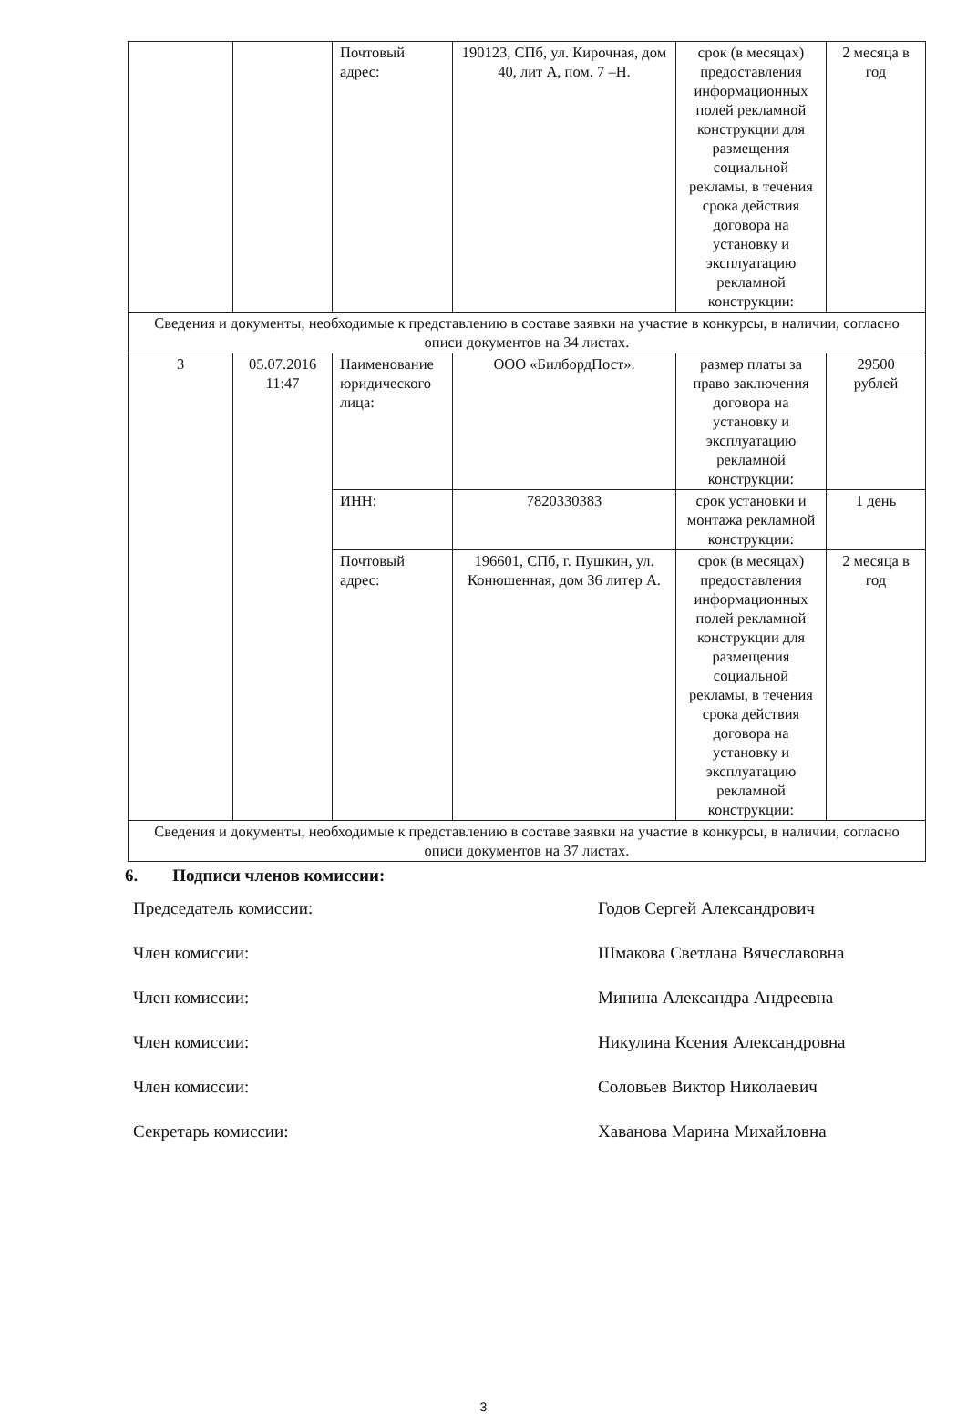| | | Почтовый адрес: | 190123, СПб, ул. Кирочная, дом 40, лит А, пом. 7 –Н. | срок (в месяцах) предоставления информационных полей рекламной конструкции для размещения социальной рекламы, в течения срока действия договора на установку и эксплуатацию рекламной конструкции: | 2 месяца в год |
| Сведения и документы, необходимые к представлению в составе заявки на участие в конкурсы, в наличии, согласно описи документов на 34 листах. | | | | | |
| 3 | 05.07.2016 11:47 | Наименование юридического лица: | ООО «БилбордПост». | размер платы за право заключения договора на установку и эксплуатацию рекламной конструкции: | 29500 рублей |
| | | ИНН: | 7820330383 | срок установки и монтажа рекламной конструкции: | 1 день |
| | | Почтовый адрес: | 196601, СПб, г. Пушкин, ул. Конюшенная, дом 36 литер А. | срок (в месяцах) предоставления информационных полей рекламной конструкции для размещения социальной рекламы, в течения срока действия договора на установку и эксплуатацию рекламной конструкции: | 2 месяца в год |
| Сведения и документы, необходимые к представлению в составе заявки на участие в конкурсы, в наличии, согласно описи документов на 37 листах. | | | | | |
6. Подписи членов комиссии:
Председатель комиссии: Годов Сергей Александрович
Член комиссии: Шмакова Светлана Вячеславовна
Член комиссии: Минина Александра Андреевна
Член комиссии: Никулина Ксения Александровна
Член комиссии: Соловьев Виктор Николаевич
Секретарь комиссии: Хаванова Марина Михайловна
3